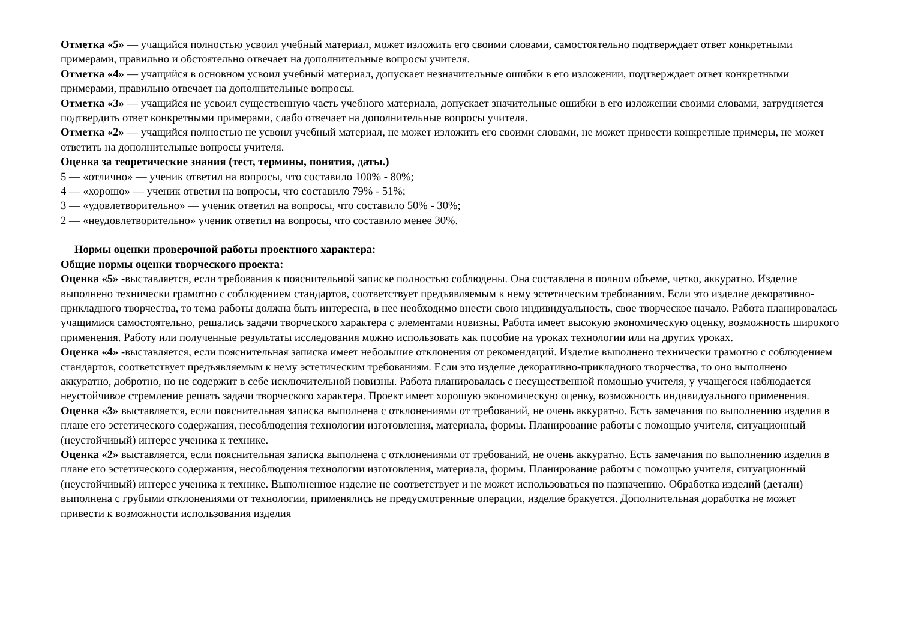Отметка «5» — учащийся полностью усвоил учебный материал, может изложить его своими словами, самостоятельно подтверждает ответ конкретными примерами, правильно и обстоятельно отвечает на дополнительные вопросы учителя.
Отметка «4» — учащийся в основном усвоил учебный материал, допускает незначительные ошибки в его изложении, подтверждает ответ конкретными примерами, правильно отвечает на дополнительные вопросы.
Отметка «3» — учащийся не усвоил существенную часть учебного материала, допускает значительные ошибки в его изложении своими словами, затрудняется подтвердить ответ конкретными примерами, слабо отвечает на дополнительные вопросы учителя.
Отметка «2» — учащийся полностью не усвоил учебный материал, не может изложить его своими словами, не может привести конкретные примеры, не может ответить на дополнительные вопросы учителя.
Оценка за теоретические знания (тест, термины, понятия, даты.)
5 — «отлично» — ученик ответил на вопросы, что составило 100% - 80%;
4 — «хорошо» — ученик ответил на вопросы, что составило 79% - 51%;
3 — «удовлетворительно» — ученик ответил на вопросы, что составило 50% - 30%;
2 — «неудовлетворительно» ученик ответил на вопросы, что составило менее 30%.
Нормы оценки проверочной работы проектного характера:
Общие нормы оценки творческого проекта:
Оценка «5» -выставляется, если требования к пояснительной записке полностью соблюдены. Она составлена в полном объеме, четко, аккуратно. Изделие выполнено технически грамотно с соблюдением стандартов, соответствует предъявляемым к нему эстетическим требованиям. Если это изделие декоративно-прикладного творчества, то тема работы должна быть интересна, в нее необходимо внести свою индивидуальность, свое творческое начало. Работа планировалась учащимися самостоятельно, решались задачи творческого характера с элементами новизны. Работа имеет высокую экономическую оценку, возможность широкого применения. Работу или полученные результаты исследования можно использовать как пособие на уроках технологии или на других уроках.
Оценка «4» -выставляется, если пояснительная записка имеет небольшие отклонения от рекомендаций. Изделие выполнено технически грамотно с соблюдением стандартов, соответствует предъявляемым к нему эстетическим требованиям. Если это изделие декоративно-прикладного творчества, то оно выполнено аккуратно, добротно, но не содержит в себе исключительной новизны. Работа планировалась с несущественной помощью учителя, у учащегося наблюдается неустойчивое стремление решать задачи творческого характера. Проект имеет хорошую экономическую оценку, возможность индивидуального применения.
Оценка «3» выставляется, если пояснительная записка выполнена с отклонениями от требований, не очень аккуратно. Есть замечания по выполнению изделия в плане его эстетического содержания, несоблюдения технологии изготовления, материала, формы. Планирование работы с помощью учителя, ситуационный (неустойчивый) интерес ученика к технике.
Оценка «2» выставляется, если пояснительная записка выполнена с отклонениями от требований, не очень аккуратно. Есть замечания по выполнению изделия в плане его эстетического содержания, несоблюдения технологии изготовления, материала, формы. Планирование работы с помощью учителя, ситуационный (неустойчивый) интерес ученика к технике. Выполненное изделие не соответствует и не может использоваться по назначению. Обработка изделий (детали) выполнена с грубыми отклонениями от технологии, применялись не предусмотренные операции, изделие бракуется. Дополнительная доработка не может привести к возможности использования изделия